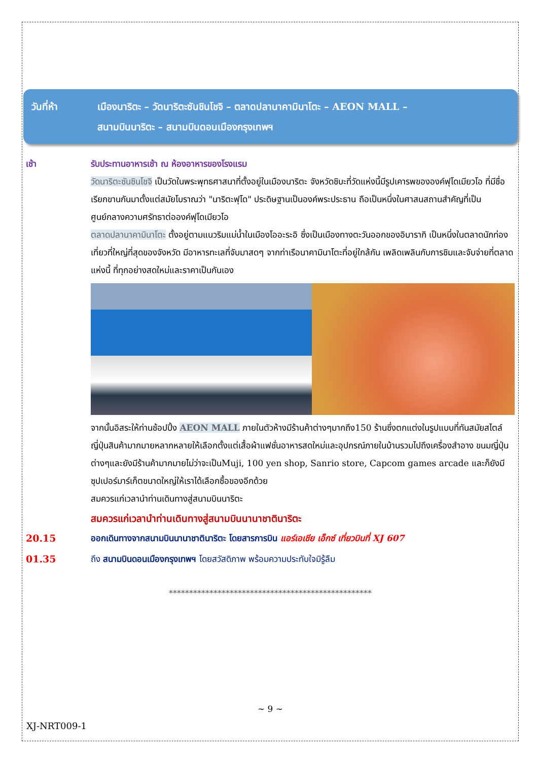วันที่ห้า เมืองนาริตะ – วัดนาริตะซันชินโชจิ – ตลาดปลานาคามินาโตะ – AEON MALL –
สนามบินนาริตะ – สนามบินดอนเมืองกรุงเทพฯ
เช้า รับประทานอาหารเช้า ณ ห้องอาหารของโรงแรม
วัดนาริตะซันชินโชจิ เป็นวัดในพระพุทธศาสนาที่ตั้งอยู่ในเมืองนาริตะ จังหวัดชิบะที่วัดแห่งนี้มีรูปเคารพขององค์ฟุโดเมียวโอ ที่มีชื่อเรียกขานกันมาตั้งแต่สมัยโบราณว่า "นาริตะฟุโด" ประดิษฐานเป็นองค์พระประธาน ถือเป็นหนึ่งในศาสนสถานสำคัญที่เป็นศูนย์กลางความศรัทธาต่อองค์ฟุโดเมียวโอ
ตลาดปลานาคามินาโตะ ตั้งอยู่ตามแนวริมแม่น้ำในเมืองโออะระอิ ซึ่งเป็นเมืองทางตะวันออกของอิบารากิ เป็นหนึ่งในตลาดนักท่องเที่ยวที่ใหญ่ที่สุดของจังหวัด มีอาหารทะเลที่จับมาสดๆ จากท่าเรือนาคามินาโตะที่อยู่ใกล้กัน เพลิดเพลินกับการชิมและจับจ่ายที่ตลาดแห่งนี้ ที่ทุกอย่างสดใหม่และราคาเป็นกันเอง
จากนั้นอิสระให้ท่านช้อปปิ้ง AEON MALL ภายในตัวห้างมีร้านค้าต่างๆมากถึง150 ร้านซึ่งตกแต่งในรูปแบบที่ทันสมัยสไตล์ญี่ปุ่นสินค้ามากมายหลากหลายให้เลือกตั้งแต่เสื้อผ้าแฟชั่นอาหารสดใหม่และอุปกรณ์ภายในบ้านรวมไปถึงเครื่องสำอาง ขนมญี่ปุ่นต่างๆและยังมีร้านค้ามากมายไม่ว่าจะเป็นMuji, 100 yen shop, Sanrio store, Capcom games arcade และก็ยังมีซุปเปอร์มาร์เก็ตขนาดใหญ่ให้เราได้เลือกซื้อของอีกด้วย
สมควรแก่เวลานำท่านเดินทางสู่สนามบินนาริตะ
สมควรแก่เวลานำท่านเดินทางสู่สนามบินนานาชาตินาริตะ
20.15 ออกเดินทางจากสนามบินนานาชาตินาริตะ โดยสารการบิน แอร์เอเชีย เอ็กซ์ เที่ยวบินที่ XJ 607
01.35 ถึง สนามบินดอนเมืองกรุงเทพฯ โดยสวัสดิภาพ พร้อมความประทับใจมิรู้ลืม
**************************************************
~ 9 ~
XJ-NRT009-1